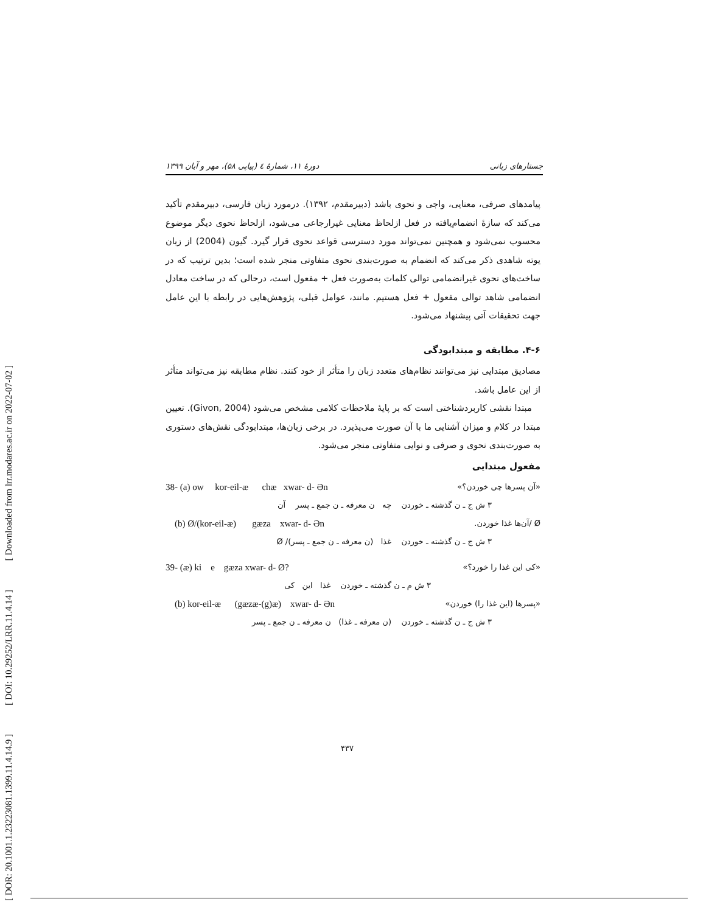[ Downloaded from lrr.modares.ac.ir on 2022-07-02 ]
[ DOI: 10.29252/LRR.11.4.14 ]
[ DOR: 20.1001.1.23223081.1399.11.4.14.9 ]
دورهٔ ۱۱، شمارهٔ ٤ (پیاپی ۵۸)، مهر و آبان ۱۳۹۹ جستارهای زبانی
پیامدهای صرفی، معنایی، واجی و نحوی باشد (دبیرمقدم، ۱۳۹۲). درمورد زبان فارسی، دبیرمقدم تأکید می‌کند که سازهٔ انضمام‌یافته در فعل ازلحاظ معنایی غیرارجاعی می‌شود، ازلحاظ نحوی دیگر موضوع محسوب نمی‌شود و همچنین نمی‌تواند مورد دسترسی قواعد نحوی قرار گیرد. گیون (2004) از زبان یوته شاهدی ذکر می‌کند که انضمام به صورت‌بندی نحوی متفاوتی منجر شده است؛ بدین ترتیب که در ساخت‌های نحوی غیرانضمامی توالی کلمات به‌صورت فعل + مفعول است، درحالی که در ساخت معادل انضمامی شاهد توالی مفعول + فعل هستیم. مانند، عوامل قبلی، پژوهش‌هایی در رابطه با این عامل جهت تحقیقات آتی پیشنهاد می‌شود.
۴-۶. مطابقه و مبتدابودگی
مصادیق مبتدایی نیز می‌توانند نظام‌های متعدد زبان را متأثر از خود کنند. نظام مطابقه نیز می‌تواند متأثر از این عامل باشد.
مبتدا نقشی کاربردشناختی است که بر پایهٔ ملاحظات کلامی مشخص می‌شود (Givon, 2004). تعیین مبتدا در کلام و میزان آشنایی ما با آن صورت می‌پذیرد. در برخی زبان‌ها، مبتدابودگی نقش‌های دستوری به صورت‌بندی نحوی و صرفی و نوایی متفاوتی منجر می‌شود.
مفعول مبتدایی
38- (a) ow kor-eil-æ chæ xwar- d- Ən «آن پسرها چی خوردن؟»
۳ ش ج ـ ن گذشته ـ خوردن چه ن معرفه ـ ن جمع ـ پسر آن
(b) Ø/(kor-eil-æ) gæza xwar- d- Ən Ø /آن‌ها غذا خوردن.
۳ ش ج ـ ن گذشته ـ خوردن غذا (ن معرفه ـ ن جمع ـ پسر)/ Ø
39- (æ) ki e gæza xwar- d- Ø? «کی این غذا را خورد؟»
۳ ش م ـ ن گذشته ـ خوردن غذا این کی
(b) kor-eil-æ (gæzæ-(g)æ) xwar- d- Ən «پسرها (این غذا را) خوردن»
۳ ش ج ـ ن گذشته ـ خوردن (ن معرفه ـ غذا) ن معرفه ـ ن جمع ـ پسر
۴۳۷